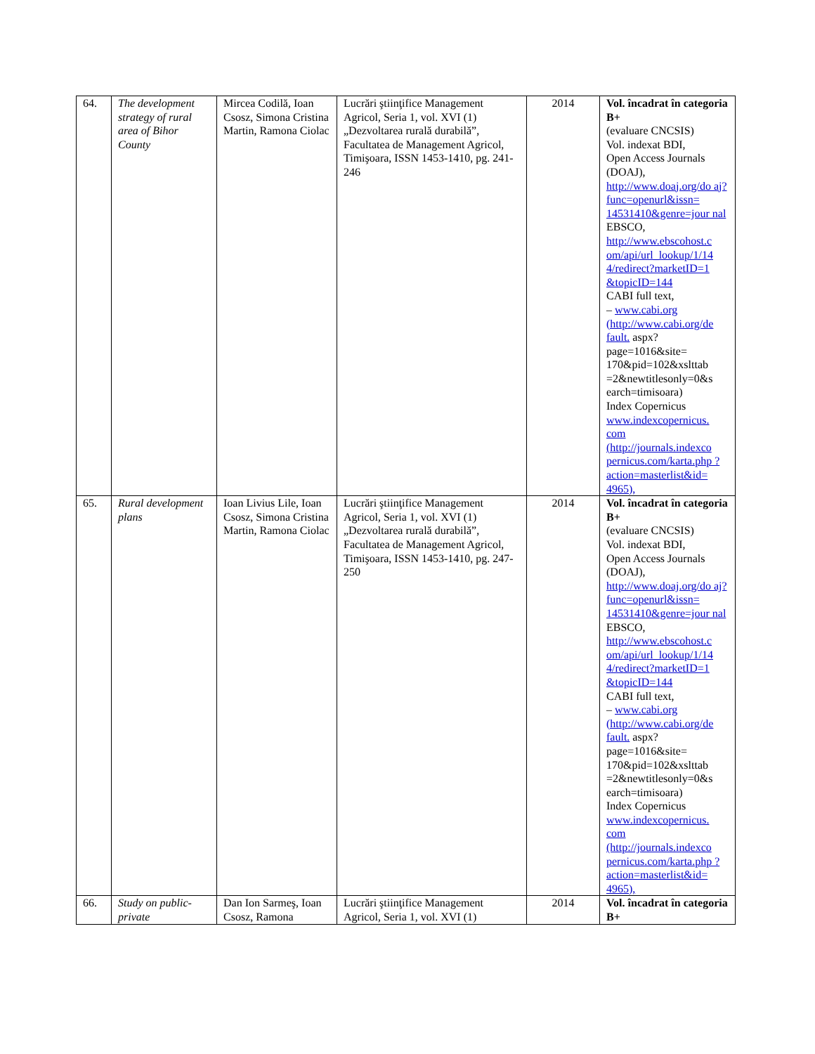| 64. | The development strategy of rural area of Bihor County | Mircea Codilă, Ioan Csosz, Simona Cristina Martin, Ramona Ciolac | Lucrări ştiinţifice Management Agricol, Seria 1, vol. XVI (1) „Dezvoltarea rurală durabilă”, Facultatea de Management Agricol, Timişoara, ISSN 1453-1410, pg. 241-246 | 2014 | Vol. încadrat în categoria B+ (evaluare CNCSIS) Vol. indexat BDI, Open Access Journals (DOAJ), http://www.doaj.org/do aj?func=openurl&issn= 14531410&genre=jour nal EBSCO, http://www.ebscohost.c om/api/url_lookup/1/14 4/redirect?marketID=1 &topicID=144 CABI full text, – www.cabi.org (http://www.cabi.org/de fault. aspx?page=1016&site= 170&pid=102&xslttab =2&newtitlesonly=0&s earch=timisoara) Index Copernicus www.indexcopernicus. com (http://journals.indexco pernicus.com/karta.php ?action=masterlist&id= 4965), |
| 65. | Rural development plans | Ioan Livius Lile, Ioan Csosz, Simona Cristina Martin, Ramona Ciolac | Lucrări ştiinţifice Management Agricol, Seria 1, vol. XVI (1) „Dezvoltarea rurală durabilă”, Facultatea de Management Agricol, Timişoara, ISSN 1453-1410, pg. 247-250 | 2014 | Vol. încadrat în categoria B+ (evaluare CNCSIS) Vol. indexat BDI, Open Access Journals (DOAJ), http://www.doaj.org/do aj?func=openurl&issn= 14531410&genre=jour nal EBSCO, http://www.ebscohost.c om/api/url_lookup/1/14 4/redirect?marketID=1 &topicID=144 CABI full text, – www.cabi.org (http://www.cabi.org/de fault. aspx?page=1016&site= 170&pid=102&xslttab =2&newtitlesonly=0&s earch=timisoara) Index Copernicus www.indexcopernicus. com (http://journals.indexco pernicus.com/karta.php ?action=masterlist&id= 4965), |
| 66. | Study on public-private | Dan Ion Sarmeş, Ioan Csosz, Ramona | Lucrări ştiinţifice Management Agricol, Seria 1, vol. XVI (1) | 2014 | Vol. încadrat în categoria B+ |